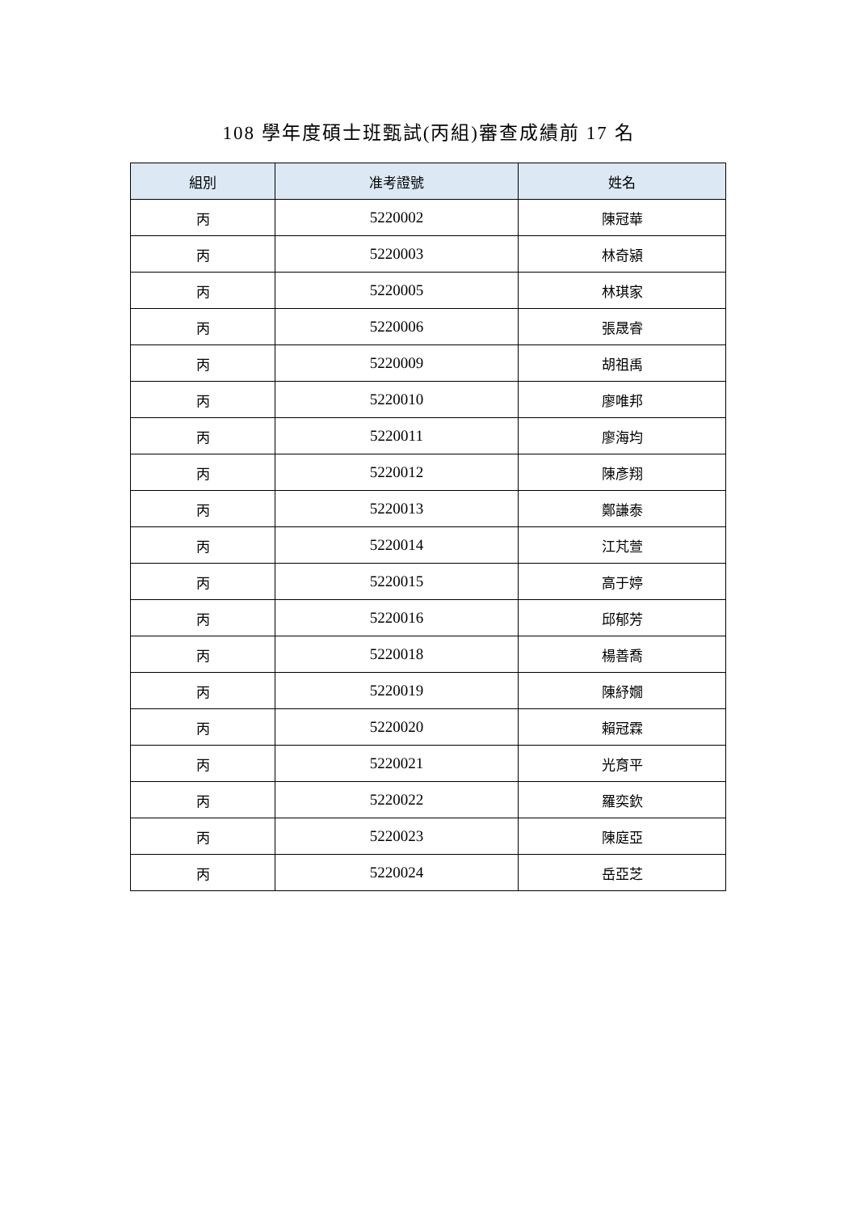108 學年度碩士班甄試(丙組)審查成績前 17 名
| 組別 | 准考證號 | 姓名 |
| --- | --- | --- |
| 丙 | 5220002 | 陳冠華 |
| 丙 | 5220003 | 林奇潁 |
| 丙 | 5220005 | 林琪家 |
| 丙 | 5220006 | 張晟睿 |
| 丙 | 5220009 | 胡祖禹 |
| 丙 | 5220010 | 廖唯邦 |
| 丙 | 5220011 | 廖海均 |
| 丙 | 5220012 | 陳彥翔 |
| 丙 | 5220013 | 鄭謙泰 |
| 丙 | 5220014 | 江芃萱 |
| 丙 | 5220015 | 高于婷 |
| 丙 | 5220016 | 邱郁芳 |
| 丙 | 5220018 | 楊善喬 |
| 丙 | 5220019 | 陳紓嫺 |
| 丙 | 5220020 | 賴冠霖 |
| 丙 | 5220021 | 光育平 |
| 丙 | 5220022 | 羅奕欽 |
| 丙 | 5220023 | 陳庭亞 |
| 丙 | 5220024 | 岳亞芝 |